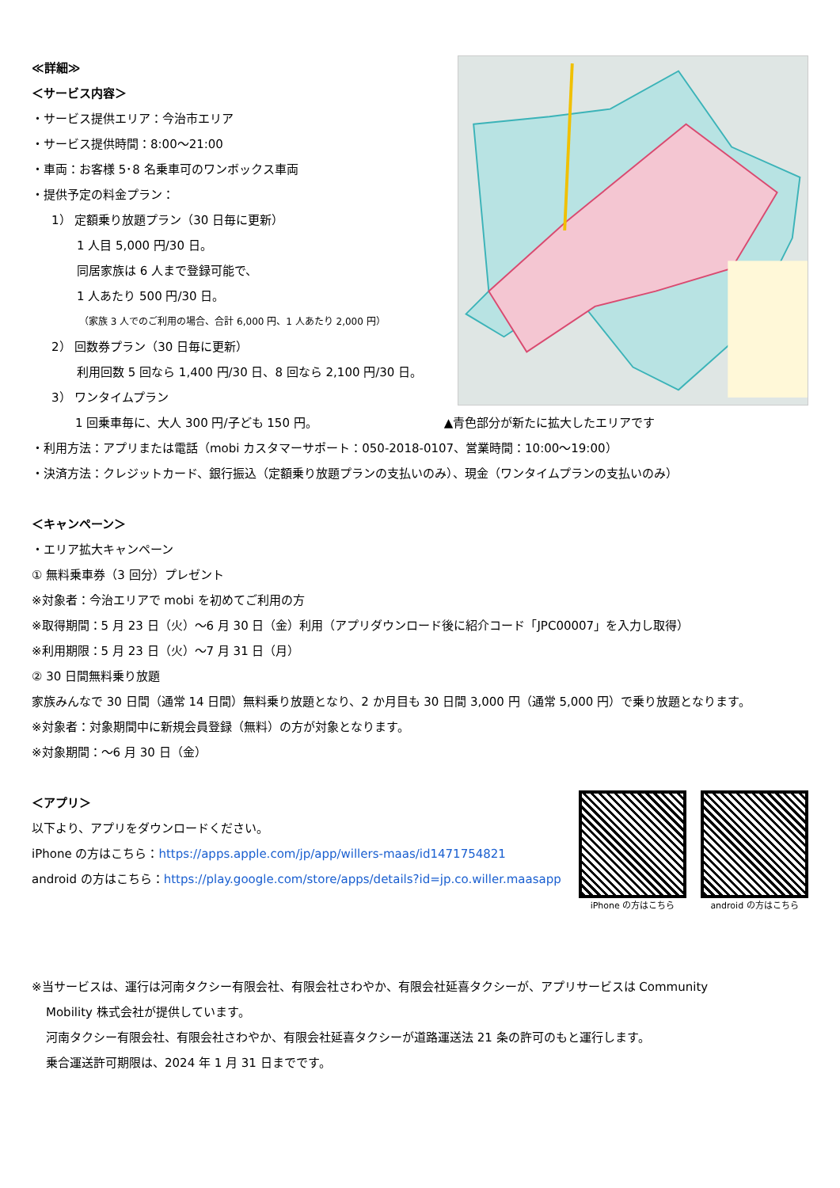≪詳細≫
＜サービス内容＞
・サービス提供エリア：今治市エリア
・サービス提供時間：8:00～21:00
・車両：お客様 5･8 名乗車可のワンボックス車両
・提供予定の料金プラン：
1） 定額乗り放題プラン（30 日毎に更新）
1 人目 5,000 円/30 日。
同居家族は 6 人まで登録可能で、
1 人あたり 500 円/30 日。
（家族 3 人でのご利用の場合、合計 6,000 円、1 人あたり 2,000 円）
2） 回数券プラン（30 日毎に更新）
利用回数 5 回なら 1,400 円/30 日、8 回なら 2,100 円/30 日。
3） ワンタイムプラン
1 回乗車毎に、大人 300 円/子ども 150 円。 ▲青色部分が新たに拡大したエリアです
・利用方法：アプリまたは電話（mobi カスタマーサポート：050-2018-0107、営業時間：10:00～19:00）
・決済方法：クレジットカード、銀行振込（定額乗り放題プランの支払いのみ）、現金（ワンタイムプランの支払いのみ）
＜キャンペーン＞
・エリア拡大キャンペーン
① 無料乗車券（3 回分）プレゼント
※対象者：今治エリアで mobi を初めてご利用の方
※取得期間：5 月 23 日（火）～6 月 30 日（金）利用（アプリダウンロード後に紹介コード「JPC00007」を入力し取得）
※利用期限：5 月 23 日（火）～7 月 31 日（月）
② 30 日間無料乗り放題
家族みんなで 30 日間（通常 14 日間）無料乗り放題となり、2 か月目も 30 日間 3,000 円（通常 5,000 円）で乗り放題となります。
※対象者：対象期間中に新規会員登録（無料）の方が対象となります。
※対象期間：～6 月 30 日（金）
＜アプリ＞
以下より、アプリをダウンロードください。
iPhone の方はこちら：https://apps.apple.com/jp/app/willers-maas/id1471754821
android の方はこちら：https://play.google.com/store/apps/details?id=jp.co.willer.maasapp
iPhone の方はこちら android の方はこちら
※当サービスは、運行は河南タクシー有限会社、有限会社さわやか、有限会社延喜タクシーが、アプリサービスは Community
Mobility 株式会社が提供しています。
河南タクシー有限会社、有限会社さわやか、有限会社延喜タクシーが道路運送法 21 条の許可のもと運行します。
乗合運送許可期限は、2024 年 1 月 31 日までです。